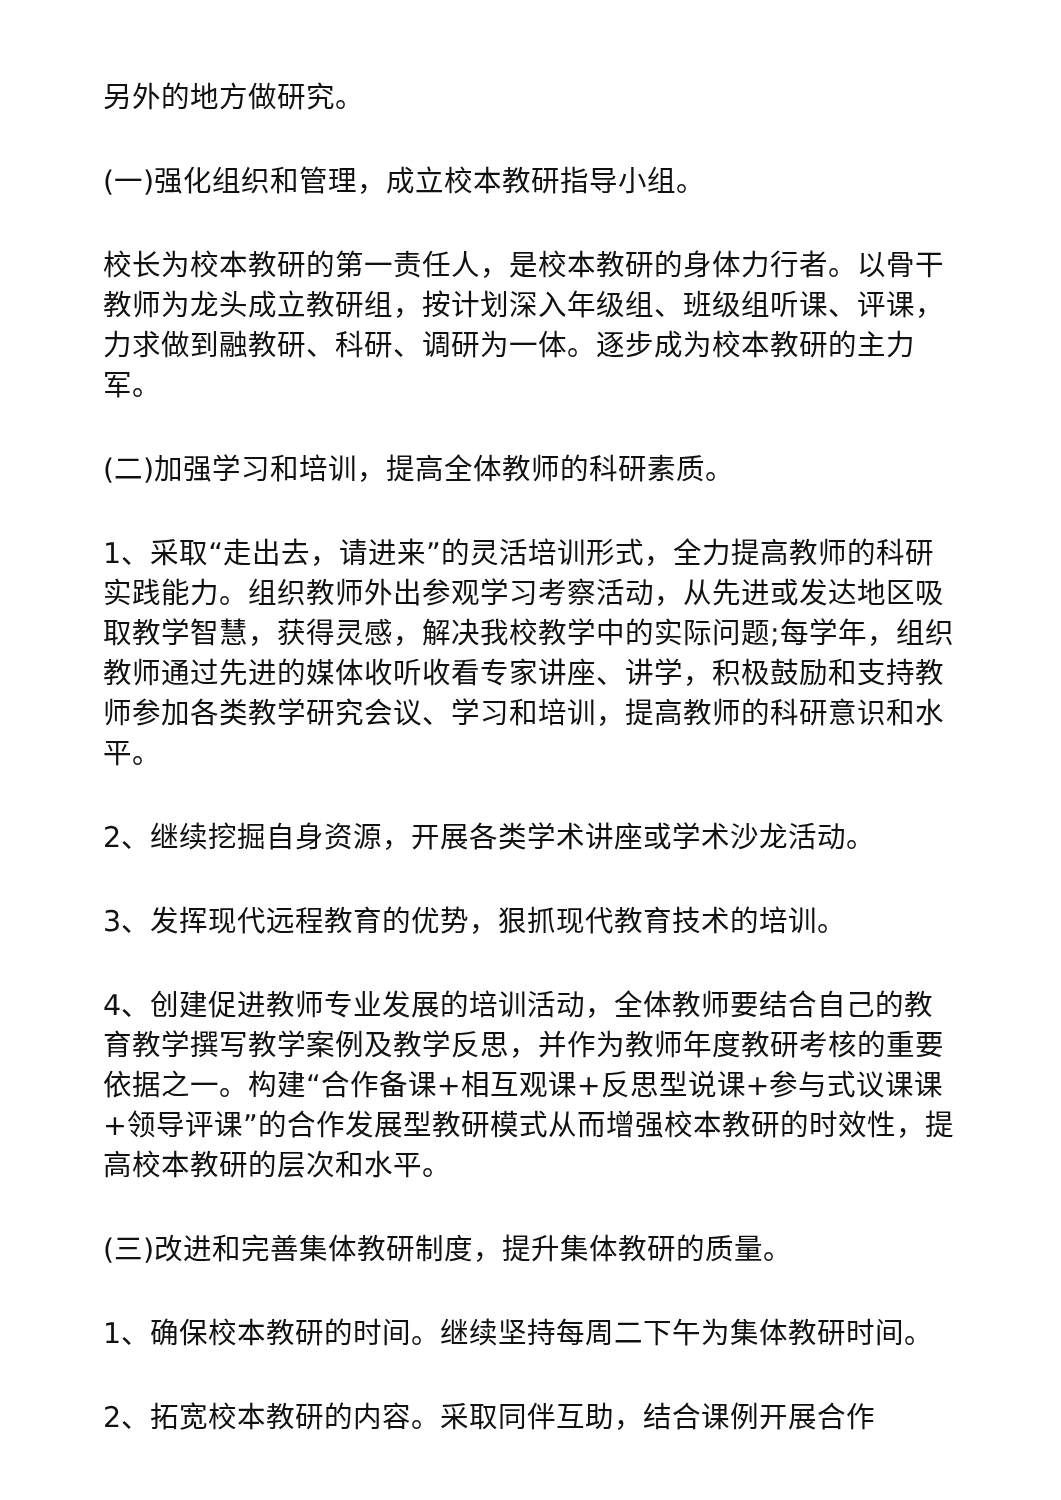另外的地方做研究。
(一)强化组织和管理，成立校本教研指导小组。
校长为校本教研的第一责任人，是校本教研的身体力行者。以骨干教师为龙头成立教研组，按计划深入年级组、班级组听课、评课，力求做到融教研、科研、调研为一体。逐步成为校本教研的主力军。
(二)加强学习和培训，提高全体教师的科研素质。
1、采取“走出去，请进来”的灵活培训形式，全力提高教师的科研实践能力。组织教师外出参观学习考察活动，从先进或发达地区吸取教学智慧，获得灵感，解决我校教学中的实际问题;每学年，组织教师通过先进的媒体收听收看专家讲座、讲学，积极鼓励和支持教师参加各类教学研究会议、学习和培训，提高教师的科研意识和水平。
2、继续挖掘自身资源，开展各类学术讲座或学术沙龙活动。
3、发挥现代远程教育的优势，狠抓现代教育技术的培训。
4、创建促进教师专业发展的培训活动，全体教师要结合自己的教育教学撰写教学案例及教学反思，并作为教师年度教研考核的重要依据之一。构建“合作备课+相互观课+反思型说课+参与式议课课+领导评课”的合作发展型教研模式从而增强校本教研的时效性，提高校本教研的层次和水平。
(三)改进和完善集体教研制度，提升集体教研的质量。
1、确保校本教研的时间。继续坚持每周二下午为集体教研时间。
2、拓宽校本教研的内容。采取同伴互助，结合课例开展合作